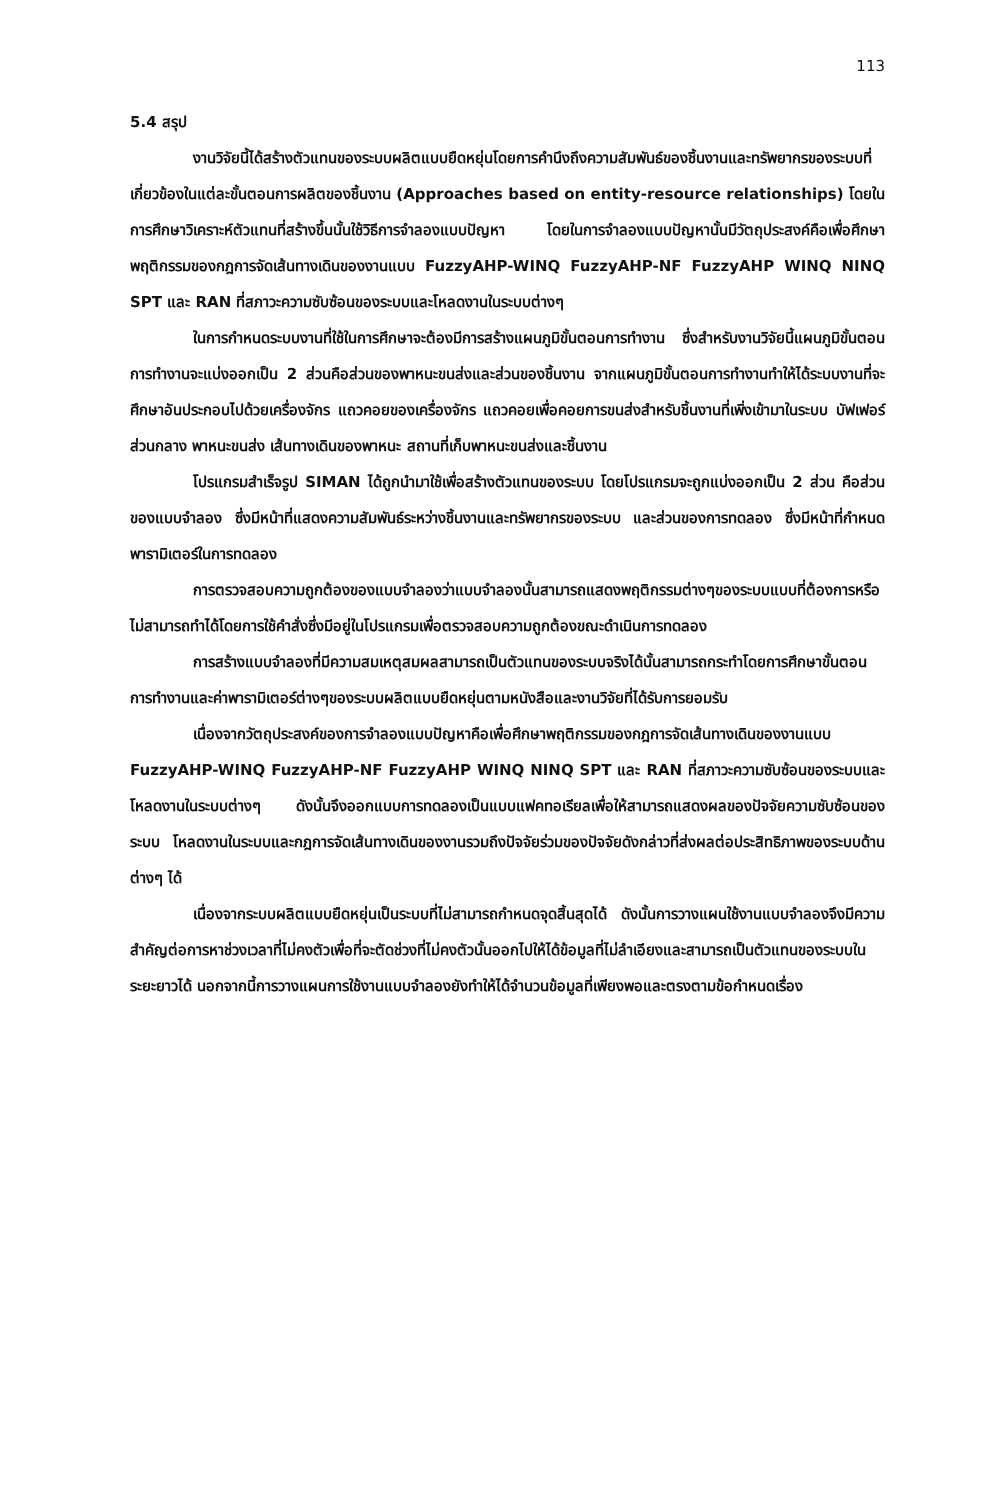113
5.4 สรุป
งานวิจัยนี้ได้สร้างตัวแทนของระบบผลิตแบบยืดหยุ่นโดยการคำนึงถึงความสัมพันธ์ของชิ้นงานและทรัพยากรของระบบที่เกี่ยวข้องในแต่ละขั้นตอนการผลิตของชิ้นงาน (Approaches based on entity-resource relationships) โดยในการศึกษาวิเคราะห์ตัวแทนที่สร้างขึ้นนั้นใช้วิธีการจำลองแบบปัญหา โดยในการจำลองแบบปัญหานั้นมีวัตถุประสงค์คือเพื่อศึกษาพฤติกรรมของกฎการจัดเส้นทางเดินของงานแบบ FuzzyAHP-WINQ FuzzyAHP-NF FuzzyAHP WINQ NINQ SPT และ RAN ที่สภาวะความซับซ้อนของระบบและโหลดงานในระบบต่างๆ
ในการกำหนดระบบงานที่ใช้ในการศึกษาจะต้องมีการสร้างแผนภูมิขั้นตอนการทำงาน ซึ่งสำหรับงานวิจัยนี้แผนภูมิขั้นตอนการทำงานจะแบ่งออกเป็น 2 ส่วนคือส่วนของพาหนะขนส่งและส่วนของชิ้นงาน จากแผนภูมิขั้นตอนการทำงานทำให้ได้ระบบงานที่จะศึกษาอันประกอบไปด้วยเครื่องจักร แถวคอยของเครื่องจักร แถวคอยเพื่อคอยการขนส่งสำหรับชิ้นงานที่เพิ่งเข้ามาในระบบ บัฟเฟอร์ส่วนกลาง พาหนะขนส่ง เส้นทางเดินของพาหนะ สถานที่เก็บพาหนะขนส่งและชิ้นงาน
โปรแกรมสำเร็จรูป SIMAN ได้ถูกนำมาใช้เพื่อสร้างตัวแทนของระบบ โดยโปรแกรมจะถูกแบ่งออกเป็น 2 ส่วน คือส่วนของแบบจำลอง ซึ่งมีหน้าที่แสดงความสัมพันธ์ระหว่างชิ้นงานและทรัพยากรของระบบ และส่วนของการทดลอง ซึ่งมีหน้าที่กำหนดพารามิเตอร์ในการทดลอง
การตรวจสอบความถูกต้องของแบบจำลองว่าแบบจำลองนั้นสามารถแสดงพฤติกรรมต่างๆของระบบแบบที่ต้องการหรือไม่สามารถทำได้โดยการใช้คำสั่งซึ่งมีอยู่ในโปรแกรมเพื่อตรวจสอบความถูกต้องขณะดำเนินการทดลอง
การสร้างแบบจำลองที่มีความสมเหตุสมผลสามารถเป็นตัวแทนของระบบจริงได้นั้นสามารถกระทำโดยการศึกษาขั้นตอนการทำงานและค่าพารามิเตอร์ต่างๆของระบบผลิตแบบยืดหยุ่นตามหนังสือและงานวิจัยที่ได้รับการยอมรับ
เนื่องจากวัตถุประสงค์ของการจำลองแบบปัญหาคือเพื่อศึกษาพฤติกรรมของกฎการจัดเส้นทางเดินของงานแบบ FuzzyAHP-WINQ FuzzyAHP-NF FuzzyAHP WINQ NINQ SPT และ RAN ที่สภาวะความซับซ้อนของระบบและโหลดงานในระบบต่างๆ ดังนั้นจึงออกแบบการทดลองเป็นแบบแฟคทอเรียลเพื่อให้สามารถแสดงผลของปัจจัยความซับซ้อนของระบบ โหลดงานในระบบและกฎการจัดเส้นทางเดินของงานรวมถึงปัจจัยร่วมของปัจจัยดังกล่าวที่ส่งผลต่อประสิทธิภาพของระบบด้านต่างๆ ได้
เนื่องจากระบบผลิตแบบยืดหยุ่นเป็นระบบที่ไม่สามารถกำหนดจุดสิ้นสุดได้ ดังนั้นการวางแผนใช้งานแบบจำลองจึงมีความสำคัญต่อการหาช่วงเวลาที่ไม่คงตัวเพื่อที่จะตัดช่วงที่ไม่คงตัวนั้นออกไปให้ได้ข้อมูลที่ไม่ลำเอียงและสามารถเป็นตัวแทนของระบบในระยะยาวได้ นอกจากนี้การวางแผนการใช้งานแบบจำลองยังทำให้ได้จำนวนข้อมูลที่เพียงพอและตรงตามข้อกำหนดเรื่อง